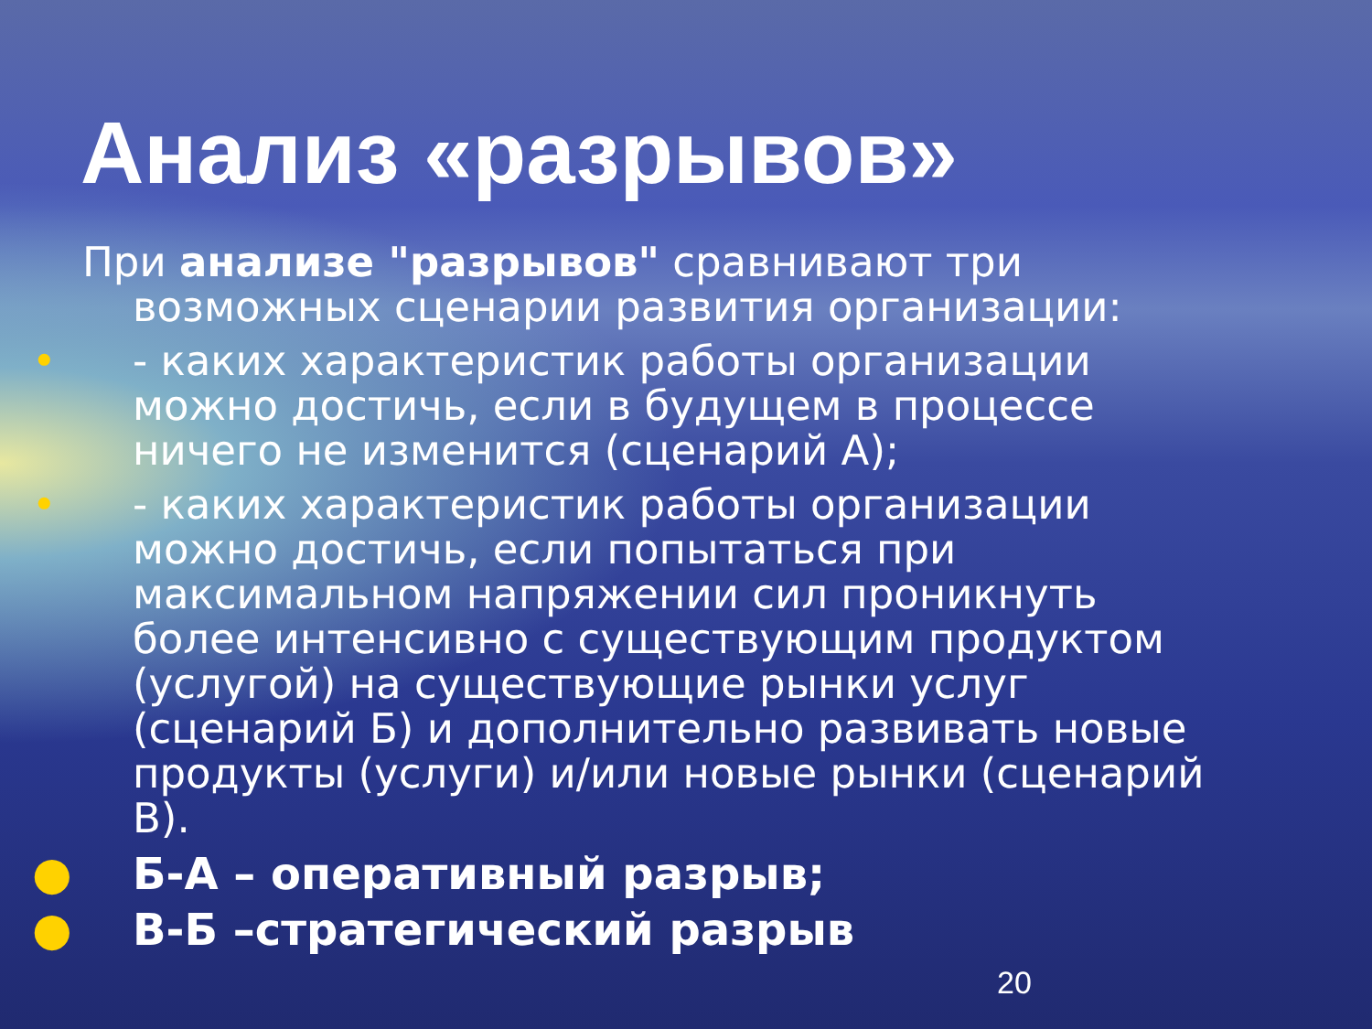Анализ «разрывов»
При анализе "разрывов" сравнивают три возможных сценарии развития организации:
• - каких характеристик работы организации можно достичь, если в будущем в процессе ничего не изменится (сценарий А);
• - каких характеристик работы организации можно достичь, если попытаться при максимальном напряжении сил проникнуть более интенсивно с существующим продуктом (услугой) на существующие рынки услуг (сценарий Б) и дополнительно развивать новые продукты (услуги) и/или новые рынки (сценарий В).
● Б-А – оперативный разрыв;
● В-Б –стратегический разрыв
20